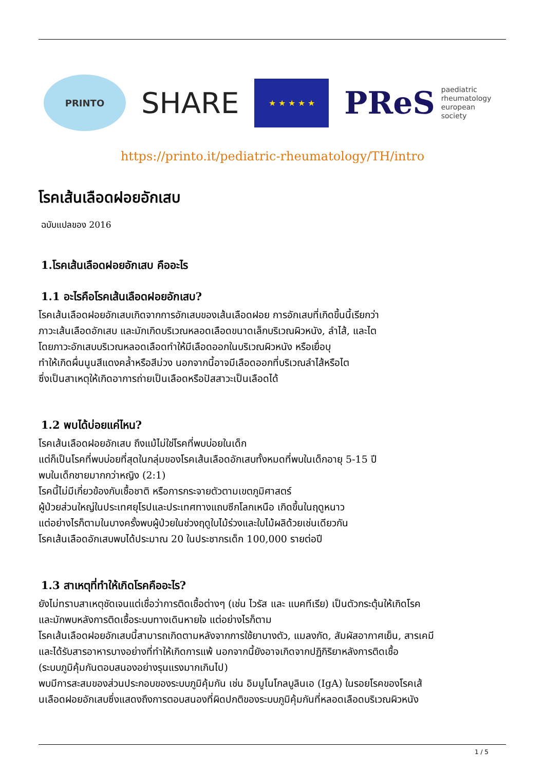PRINTO
SHARE
★ ★ ★ ★ ★
PReS paediatric
rheumatology
european
society
https://printo.it/pediatric-rheumatology/TH/intro
โรคเส้นเลือดฝอยอักเสบ
ฉบับแปลของ 2016
1.โรคเส้นเลือดฝอยอักเสบ คืออะไร
1.1 อะไรคือโรคเส้นเลือดฝอยอักเสบ?
โรคเส้นเลือดฝอยอักเสบเกิดจากการอักเสบของเส้นเลือดฝอย การอักเสบที่เกิดขึ้นนี้เรียกว่า
ภาวะเส้นเลือดอักเสบ และมักเกิดบริเวณหลอดเลือดขนาดเล็กบริเวณผิวหนัง, ลำไส้, และไต
โดยภาวะอักเสบบริเวณหลอดเลือดทำให้มีเลือดออกในบริเวณผิวหนัง หรือเยื่อบุ
ทำให้เกิดผื่นนูนสีแดงคล้ำหรือสีม่วง นอกจากนี้อาจมีเลือดออกที่บริเวณลำไส้หรือไต
ซึ่งเป็นสาเหตุให้เกิดอาการถ่ายเป็นเลือดหรือปัสสาวะเป็นเลือดได้
1.2 พบได้บ่อยแค่ไหน?
โรคเส้นเลือดฝอยอักเสบ ถึงแม้ไม่ใช่โรคที่พบบ่อยในเด็ก
แต่ก็เป็นโรคที่พบบ่อยที่สุดในกลุ่มของโรคเส้นเลือดอักเสบทั้งหมดที่พบในเด็กอายุ 5-15 ปี
พบในเด็กชายมากกว่าหญิง (2:1)
โรคนี้ไม่มีเกี่ยวข้องกับเชื้อชาติ หรือการกระจายตัวตามเขตภูมิศาสตร์
ผู้ป่วยส่วนใหญ่ในประเทศยุโรปและประเทศทางแถบซีกโลกเหนือ เกิดขึ้นในฤดูหนาว
แต่อย่างไรก็ตามในบางครั้งพบผู้ป่วยในช่วงฤดูใบไม้ร่วงและใบไม้ผลิด้วยเช่นเดียวกัน
โรคเส้นเลือดอักเสบพบได้ประมาณ 20 ในประชากรเด็ก 100,000 รายต่อปี
1.3 สาเหตุที่ทำให้เกิดโรคคืออะไร?
ยังไม่ทราบสาเหตุชัดเจนแต่เชื่อว่าการติดเชื้อต่างๆ (เช่น ไวรัส และ แบคทีเรีย) เป็นตัวกระตุ้นให้เกิดโรค
และมักพบหลังการติดเชื้อระบบทางเดินหายใจ แต่อย่างไรก็ตาม
โรคเส้นเลือดฝอยอักเสบนี้สามารถเกิดตามหลังจากการใช้ยาบางตัว, แมลงกัด, สัมผัสอากาศเย็น, สารเคมี
และได้รับสารอาหารบางอย่างที่ทำให้เกิดการแพ้ นอกจากนี้ยังอาจเกิดจากปฏิกิริยาหลังการติดเชื้อ
(ระบบภูมิคุ้มกันตอบสนองอย่างรุนแรงมากเกินไป)
พบมีการสะสมของส่วนประกอบของระบบภูมิคุ้มกัน เช่น อิมมูโนโกลบูลินเอ (IgA) ในรอยโรคของโรคเส้
นเลือดฝอยอักเสบซึ่งแสดงถึงการตอบสนองที่ผิดปกติของระบบภูมิคุ้มกันที่หลอดเลือดบริเวณผิวหนัง
1 / 5